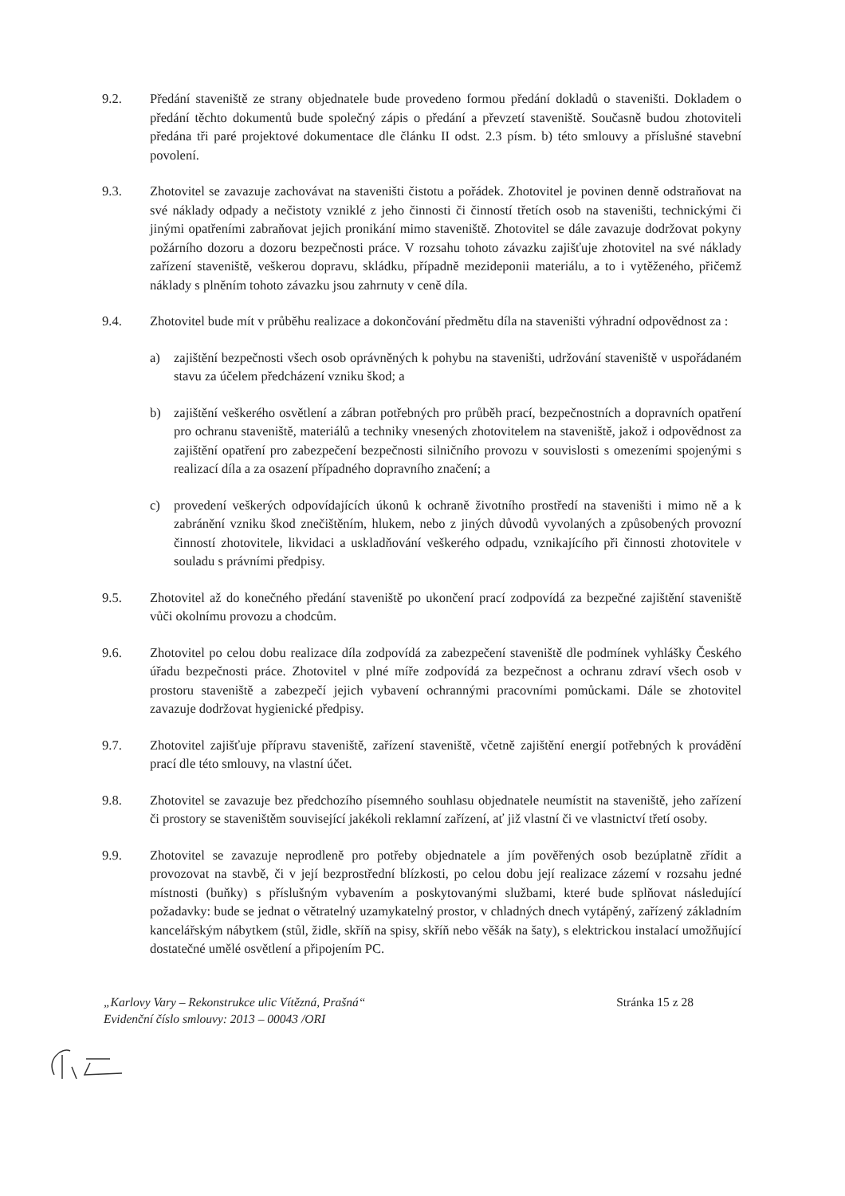9.2. Předání staveniště ze strany objednatele bude provedeno formou předání dokladů o staveništi. Dokladem o předání těchto dokumentů bude společný zápis o předání a převzetí staveniště. Současně budou zhotoviteli předána tři paré projektové dokumentace dle článku II odst. 2.3 písm. b) této smlouvy a příslušné stavební povolení.
9.3. Zhotovitel se zavazuje zachovávat na staveništi čistotu a pořádek. Zhotovitel je povinen denně odstraňovat na své náklady odpady a nečistoty vzniklé z jeho činnosti či činností třetích osob na staveništi, technickými či jinými opatřeními zabraňovat jejich pronikání mimo staveniště. Zhotovitel se dále zavazuje dodržovat pokyny požárního dozoru a dozoru bezpečnosti práce. V rozsahu tohoto závazku zajišťuje zhotovitel na své náklady zařízení staveniště, veškerou dopravu, skládku, případně mezideponii materiálu, a to i vytěženého, přičemž náklady s plněním tohoto závazku jsou zahrnuty v ceně díla.
9.4. Zhotovitel bude mít v průběhu realizace a dokončování předmětu díla na staveništi výhradní odpovědnost za :
a) zajištění bezpečnosti všech osob oprávněných k pohybu na staveništi, udržování staveniště v uspořádaném stavu za účelem předcházení vzniku škod; a
b) zajištění veškerého osvětlení a zábran potřebných pro průběh prací, bezpečnostních a dopravních opatření pro ochranu staveniště, materiálů a techniky vnesených zhotovitelem na staveniště, jakož i odpovědnost za zajištění opatření pro zabezpečení bezpečnosti silničního provozu v souvislosti s omezeními spojenými s realizací díla a za osazení případného dopravního značení; a
c) provedení veškerých odpovídajících úkonů k ochraně životního prostředí na staveništi i mimo ně a k zabránění vzniku škod znečištěním, hlukem, nebo z jiných důvodů vyvolaných a způsobených provozní činností zhotovitele, likvidaci a uskladňování veškerého odpadu, vznikajícího při činnosti zhotovitele v souladu s právními předpisy.
9.5. Zhotovitel až do konečného předání staveniště po ukončení prací zodpovídá za bezpečné zajištění staveniště vůči okolnímu provozu a chodcům.
9.6. Zhotovitel po celou dobu realizace díla zodpovídá za zabezpečení staveniště dle podmínek vyhlášky Českého úřadu bezpečnosti práce. Zhotovitel v plné míře zodpovídá za bezpečnost a ochranu zdraví všech osob v prostoru staveniště a zabezpečí jejich vybavení ochrannými pracovními pomůckami. Dále se zhotovitel zavazuje dodržovat hygienické předpisy.
9.7. Zhotovitel zajišťuje přípravu staveniště, zařízení staveniště, včetně zajištění energií potřebných k provádění prací dle této smlouvy, na vlastní účet.
9.8. Zhotovitel se zavazuje bez předchozího písemného souhlasu objednatele neumístit na staveniště, jeho zařízení či prostory se staveništěm související jakékoli reklamní zařízení, ať již vlastní či ve vlastnictví třetí osoby.
9.9. Zhotovitel se zavazuje neprodleně pro potřeby objednatele a jím pověřených osob bezúplatně zřídit a provozovat na stavbě, či v její bezprostřední blízkosti, po celou dobu její realizace zázemí v rozsahu jedné místnosti (buňky) s příslušným vybavením a poskytovanými službami, které bude splňovat následující požadavky: bude se jednat o větratelný uzamykatelný prostor, v chladných dnech vytápěný, zařízený základním kancelářským nábytkem (stůl, židle, skříň na spisy, skříň nebo věšák na šaty), s elektrickou instalací umožňující dostatečné umělé osvětlení a připojením PC.
„Karlovy Vary – Rekonstrukce ulic Vítězná, Prašná“
Evidenční číslo smlouvy: 2013 – 00043 /ORI
Stránka 15 z 28